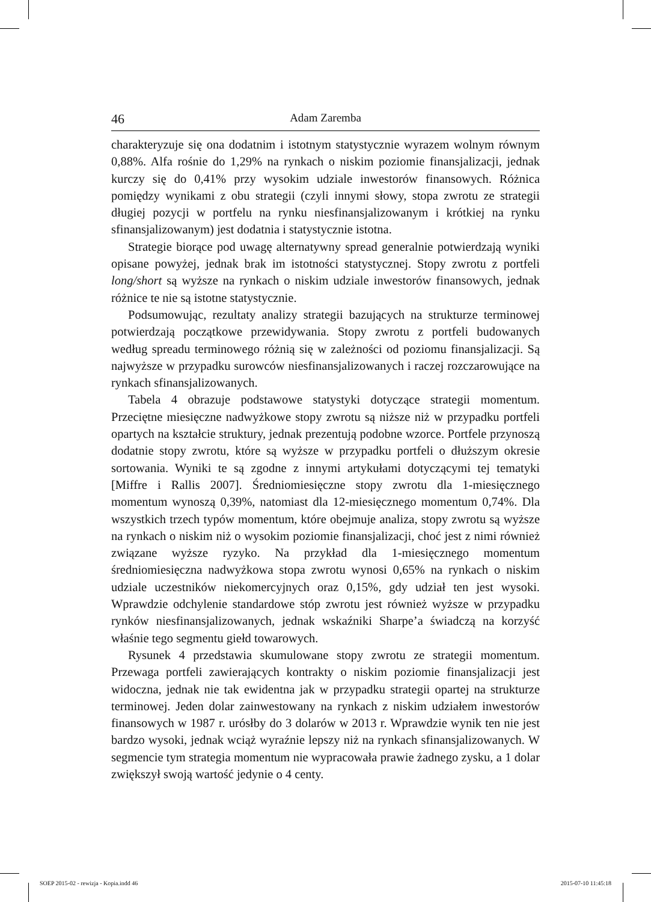46 Adam Zaremba
charakteryzuje się ona dodatnim i istotnym statystycznie wyrazem wolnym równym 0,88%. Alfa rośnie do 1,29% na rynkach o niskim poziomie finansjalizacji, jednak kurczy się do 0,41% przy wysokim udziale inwestorów finansowych. Różnica pomiędzy wynikami z obu strategii (czyli innymi słowy, stopa zwrotu ze strategii długiej pozycji w portfelu na rynku niesfinansjalizowanym i krótkiej na rynku sfinansjalizowanym) jest dodatnia i statystycznie istotna.
Strategie biorące pod uwagę alternatywny spread generalnie potwierdzają wyniki opisane powyżej, jednak brak im istotności statystycznej. Stopy zwrotu z portfeli long/short są wyższe na rynkach o niskim udziale inwestorów finansowych, jednak różnice te nie są istotne statystycznie.
Podsumowując, rezultaty analizy strategii bazujących na strukturze terminowej potwierdzają początkowe przewidywania. Stopy zwrotu z portfeli budowanych według spreadu terminowego różnią się w zależności od poziomu finansjalizacji. Są najwyższe w przypadku surowców niesfinansjalizowanych i raczej rozczarowujące na rynkach sfinansjalizowanych.
Tabela 4 obrazuje podstawowe statystyki dotyczące strategii momentum. Przeciętne miesięczne nadwyżkowe stopy zwrotu są niższe niż w przypadku portfeli opartych na kształcie struktury, jednak prezentują podobne wzorce. Portfele przynoszą dodatnie stopy zwrotu, które są wyższe w przypadku portfeli o dłuższym okresie sortowania. Wyniki te są zgodne z innymi artykułami dotyczącymi tej tematyki [Miffre i Rallis 2007]. Średniomiesięczne stopy zwrotu dla 1-miesięcznego momentum wynoszą 0,39%, natomiast dla 12-miesięcznego momentum 0,74%. Dla wszystkich trzech typów momentum, które obejmuje analiza, stopy zwrotu są wyższe na rynkach o niskim niż o wysokim poziomie finansjalizacji, choć jest z nimi również związane wyższe ryzyko. Na przykład dla 1-miesięcznego momentum średniomiesięczna nadwyżkowa stopa zwrotu wynosi 0,65% na rynkach o niskim udziale uczestników niekomercyjnych oraz 0,15%, gdy udział ten jest wysoki. Wprawdzie odchylenie standardowe stóp zwrotu jest również wyższe w przypadku rynków niesfinansjalizowanych, jednak wskaźniki Sharpe’a świadczą na korzyść właśnie tego segmentu giełd towarowych.
Rysunek 4 przedstawia skumulowane stopy zwrotu ze strategii momentum. Przewaga portfeli zawierających kontrakty o niskim poziomie finansjalizacji jest widoczna, jednak nie tak ewidentna jak w przypadku strategii opartej na strukturze terminowej. Jeden dolar zainwestowany na rynkach z niskim udziałem inwestorów finansowych w 1987 r. urósłby do 3 dolarów w 2013 r. Wprawdzie wynik ten nie jest bardzo wysoki, jednak wciąż wyraźnie lepszy niż na rynkach sfinansjalizowanych. W segmencie tym strategia momentum nie wypracowała prawie żadnego zysku, a 1 dolar zwiększył swoją wartość jedynie o 4 centy.
SOEP 2015-02 - rewizja - Kopia.indd 46
2015-07-10 11:45:18